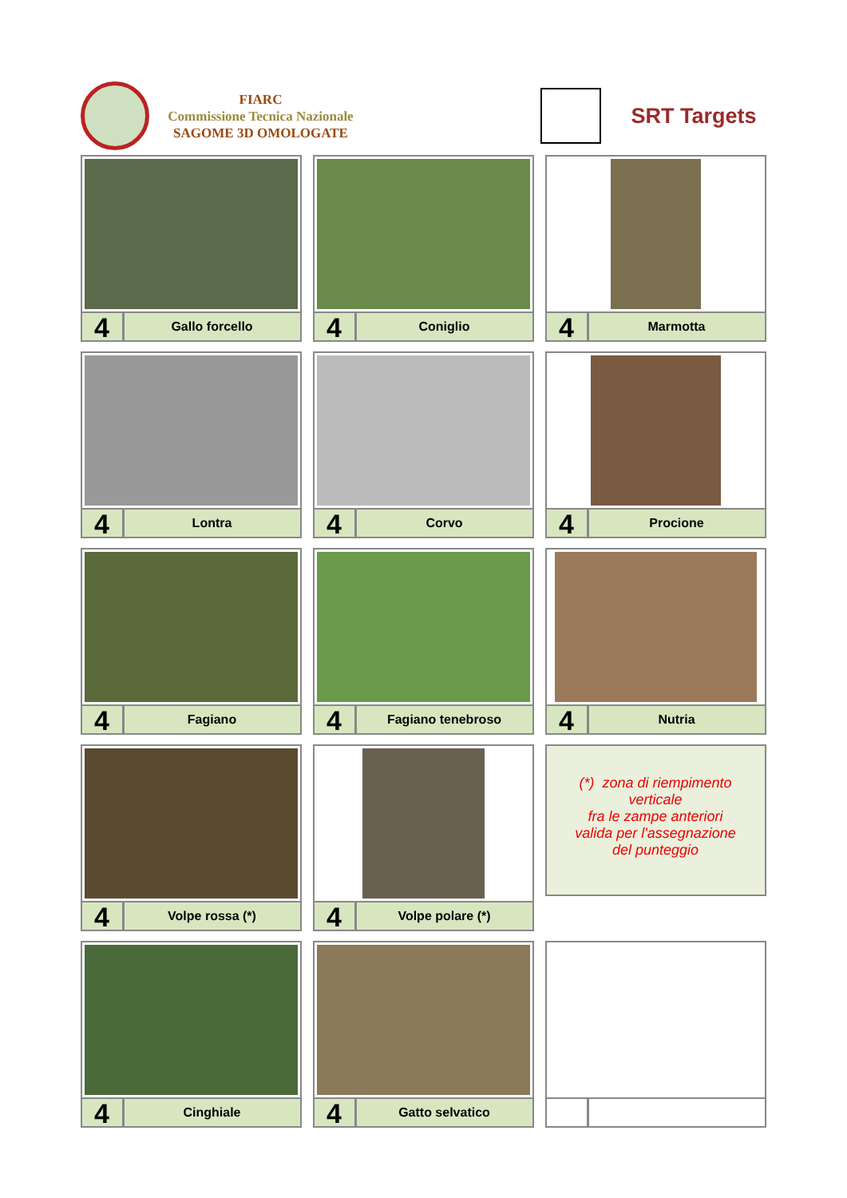FIARC
Commissione Tecnica Nazionale
SAGOME 3D OMOLOGATE
SRT Targets
4
Gallo forcello
4
Coniglio
4
Marmotta
4
Lontra
4
Corvo
4
Procione
4
Fagiano
4
Fagiano tenebroso
4
Nutria
4
Volpe rossa (*)
4
Volpe polare (*)
(*) zona di riempimento
verticale
fra le zampe anteriori
valida per l'assegnazione
del punteggio
4
Cinghiale
4
Gatto selvatico